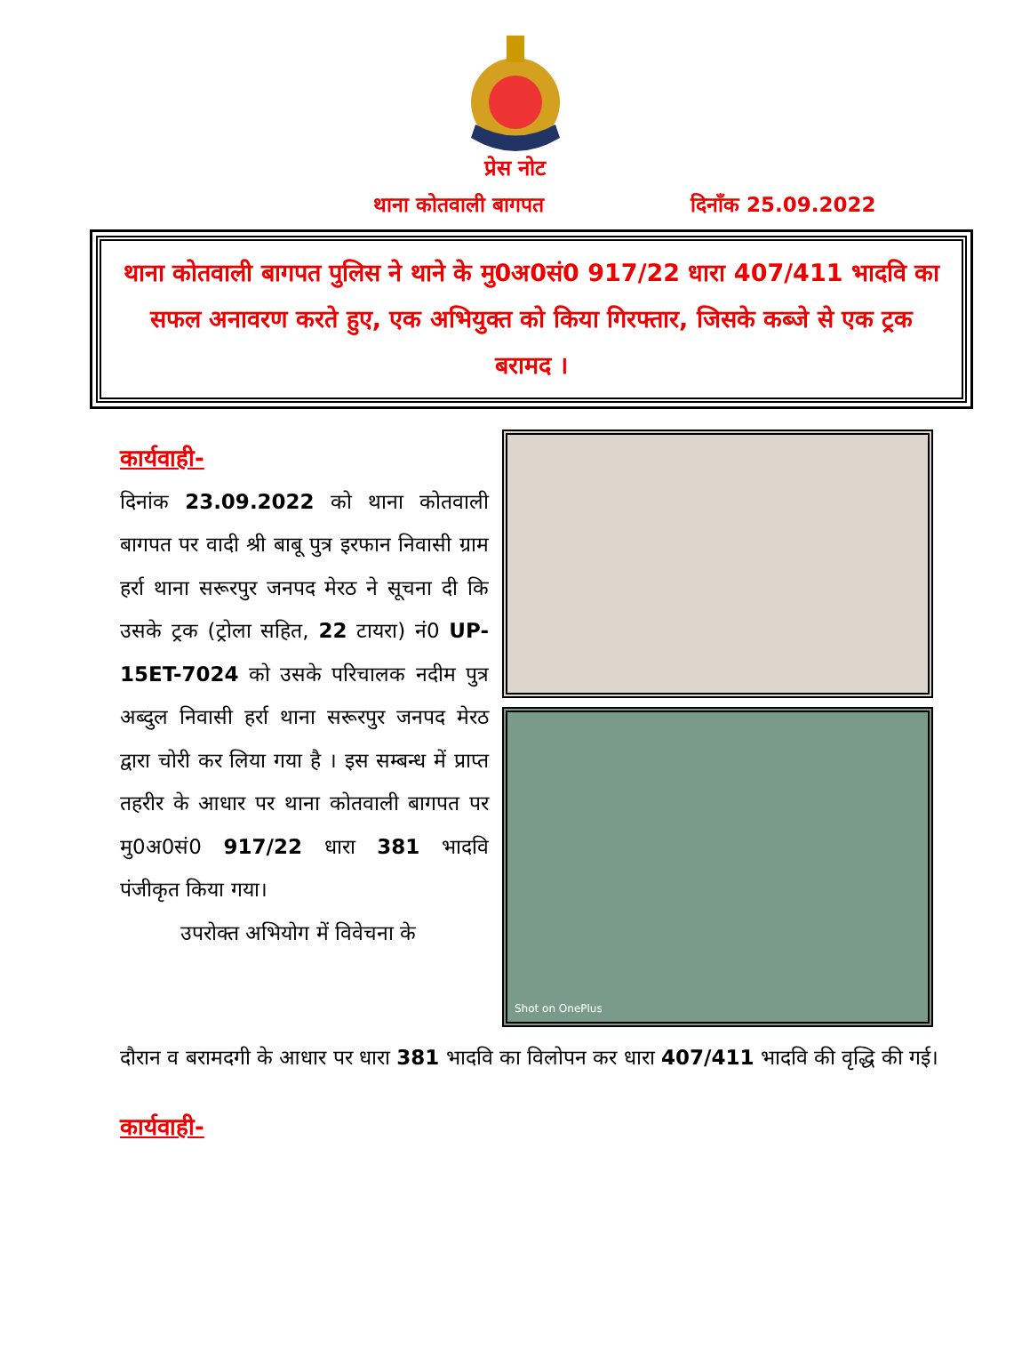प्रेस नोट
थाना कोतवाली बागपत दिनाँक 25.09.2022
थाना कोतवाली बागपत पुलिस ने थाने के मु0अ0सं0 917/22 धारा 407/411 भादवि का सफल अनावरण करते हुए, एक अभियुक्त को किया गिरफ्तार, जिसके कब्जे से एक ट्रक बरामद ।
कार्यवाही-
दिनांक 23.09.2022 को थाना कोतवाली बागपत पर वादी श्री बाबू पुत्र इरफान निवासी ग्राम हर्रा थाना सरूरपुर जनपद मेरठ ने सूचना दी कि उसके ट्रक (ट्रोला सहित, 22 टायरा) नं0 UP-15ET-7024 को उसके परिचालक नदीम पुत्र अब्दुल निवासी हर्रा थाना सरूरपुर जनपद मेरठ द्वारा चोरी कर लिया गया है । इस सम्बन्ध में प्राप्त तहरीर के आधार पर थाना कोतवाली बागपत पर मु0अ0सं0 917/22 धारा 381 भादवि पंजीकृत किया गया।
उपरोक्त अभियोग में विवेचना के
Shot on OnePlus
दौरान व बरामदगी के आधार पर धारा 381 भादवि का विलोपन कर धारा 407/411 भादवि की वृद्धि की गई।
कार्यवाही-